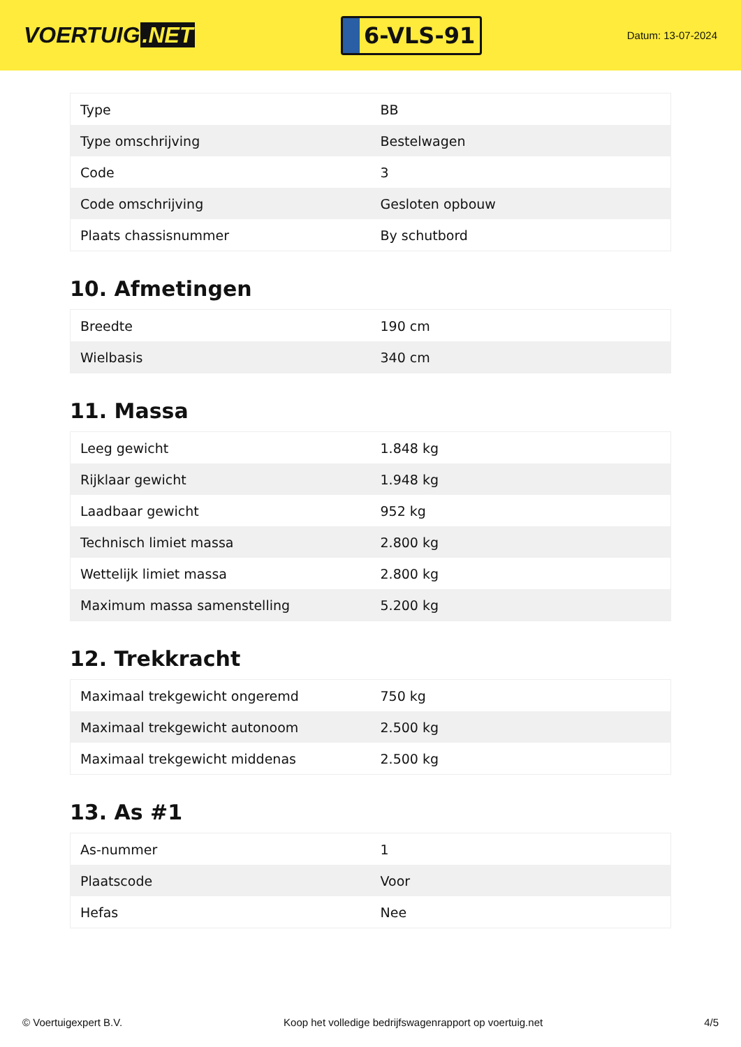VOERTUIG.NET
6-VLS-91
Datum: 13-07-2024
| Type | BB |
| Type omschrijving | Bestelwagen |
| Code | 3 |
| Code omschrijving | Gesloten opbouw |
| Plaats chassisnummer | By schutbord |
10. Afmetingen
| Breedte | 190 cm |
| Wielbasis | 340 cm |
11. Massa
| Leeg gewicht | 1.848 kg |
| Rijklaar gewicht | 1.948 kg |
| Laadbaar gewicht | 952 kg |
| Technisch limiet massa | 2.800 kg |
| Wettelijk limiet massa | 2.800 kg |
| Maximum massa samenstelling | 5.200 kg |
12. Trekkracht
| Maximaal trekgewicht ongeremd | 750 kg |
| Maximaal trekgewicht autonoom | 2.500 kg |
| Maximaal trekgewicht middenas | 2.500 kg |
13. As #1
| As-nummer | 1 |
| Plaatscode | Voor |
| Hefas | Nee |
© Voertuigexpert B.V. Koop het volledige bedrijfswagenrapport op voertuig.net 4/5